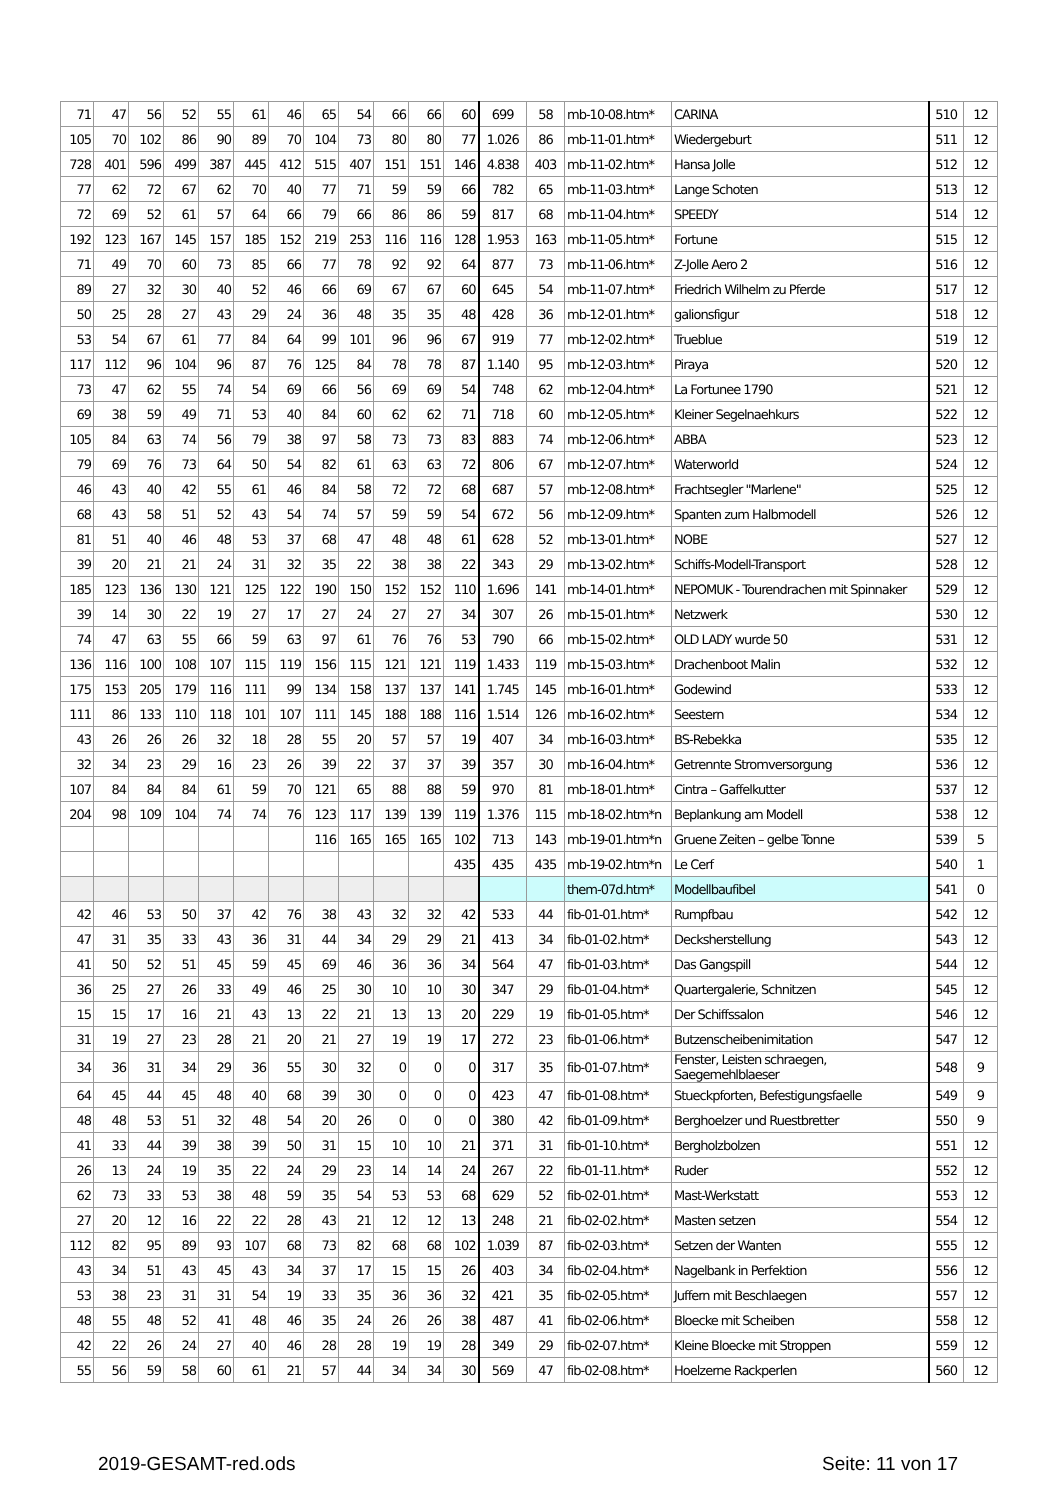| 71 | 47 | 56 | 52 | 55 | 61 | 46 | 65 | 54 | 66 | 66 | 60 | 699 | 58 | mb-10-08.htm* | CARINA | 510 | 12 |
| 105 | 70 | 102 | 86 | 90 | 89 | 70 | 104 | 73 | 80 | 80 | 77 | 1.026 | 86 | mb-11-01.htm* | Wiedergeburt | 511 | 12 |
| 728 | 401 | 596 | 499 | 387 | 445 | 412 | 515 | 407 | 151 | 151 | 146 | 4.838 | 403 | mb-11-02.htm* | Hansa Jolle | 512 | 12 |
| 77 | 62 | 72 | 67 | 62 | 70 | 40 | 77 | 71 | 59 | 59 | 66 | 782 | 65 | mb-11-03.htm* | Lange Schoten | 513 | 12 |
| 72 | 69 | 52 | 61 | 57 | 64 | 66 | 79 | 66 | 86 | 86 | 59 | 817 | 68 | mb-11-04.htm* | SPEEDY | 514 | 12 |
| 192 | 123 | 167 | 145 | 157 | 185 | 152 | 219 | 253 | 116 | 116 | 128 | 1.953 | 163 | mb-11-05.htm* | Fortune | 515 | 12 |
| 71 | 49 | 70 | 60 | 73 | 85 | 66 | 77 | 78 | 92 | 92 | 64 | 877 | 73 | mb-11-06.htm* | Z-Jolle Aero 2 | 516 | 12 |
| 89 | 27 | 32 | 30 | 40 | 52 | 46 | 66 | 69 | 67 | 67 | 60 | 645 | 54 | mb-11-07.htm* | Friedrich Wilhelm zu Pferde | 517 | 12 |
| 50 | 25 | 28 | 27 | 43 | 29 | 24 | 36 | 48 | 35 | 35 | 48 | 428 | 36 | mb-12-01.htm* | galionsfigur | 518 | 12 |
| 53 | 54 | 67 | 61 | 77 | 84 | 64 | 99 | 101 | 96 | 96 | 67 | 919 | 77 | mb-12-02.htm* | Trueblue | 519 | 12 |
| 117 | 112 | 96 | 104 | 96 | 87 | 76 | 125 | 84 | 78 | 78 | 87 | 1.140 | 95 | mb-12-03.htm* | Piraya | 520 | 12 |
| 73 | 47 | 62 | 55 | 74 | 54 | 69 | 66 | 56 | 69 | 69 | 54 | 748 | 62 | mb-12-04.htm* | La Fortunee 1790 | 521 | 12 |
| 69 | 38 | 59 | 49 | 71 | 53 | 40 | 84 | 60 | 62 | 62 | 71 | 718 | 60 | mb-12-05.htm* | Kleiner Segelnaehkurs | 522 | 12 |
| 105 | 84 | 63 | 74 | 56 | 79 | 38 | 97 | 58 | 73 | 73 | 83 | 883 | 74 | mb-12-06.htm* | ABBA | 523 | 12 |
| 79 | 69 | 76 | 73 | 64 | 50 | 54 | 82 | 61 | 63 | 63 | 72 | 806 | 67 | mb-12-07.htm* | Waterworld | 524 | 12 |
| 46 | 43 | 40 | 42 | 55 | 61 | 46 | 84 | 58 | 72 | 72 | 68 | 687 | 57 | mb-12-08.htm* | Frachtsegler "Marlene" | 525 | 12 |
| 68 | 43 | 58 | 51 | 52 | 43 | 54 | 74 | 57 | 59 | 59 | 54 | 672 | 56 | mb-12-09.htm* | Spanten zum Halbmodell | 526 | 12 |
| 81 | 51 | 40 | 46 | 48 | 53 | 37 | 68 | 47 | 48 | 48 | 61 | 628 | 52 | mb-13-01.htm* | NOBE | 527 | 12 |
| 39 | 20 | 21 | 21 | 24 | 31 | 32 | 35 | 22 | 38 | 38 | 22 | 343 | 29 | mb-13-02.htm* | Schiffs-Modell-Transport | 528 | 12 |
| 185 | 123 | 136 | 130 | 121 | 125 | 122 | 190 | 150 | 152 | 152 | 110 | 1.696 | 141 | mb-14-01.htm* | NEPOMUK - Tourendrachen mit Spinnaker | 529 | 12 |
| 39 | 14 | 30 | 22 | 19 | 27 | 17 | 27 | 24 | 27 | 27 | 34 | 307 | 26 | mb-15-01.htm* | Netzwerk | 530 | 12 |
| 74 | 47 | 63 | 55 | 66 | 59 | 63 | 97 | 61 | 76 | 76 | 53 | 790 | 66 | mb-15-02.htm* | OLD LADY wurde 50 | 531 | 12 |
| 136 | 116 | 100 | 108 | 107 | 115 | 119 | 156 | 115 | 121 | 121 | 119 | 1.433 | 119 | mb-15-03.htm* | Drachenboot Malin | 532 | 12 |
| 175 | 153 | 205 | 179 | 116 | 111 | 99 | 134 | 158 | 137 | 137 | 141 | 1.745 | 145 | mb-16-01.htm* | Godewind | 533 | 12 |
| 111 | 86 | 133 | 110 | 118 | 101 | 107 | 111 | 145 | 188 | 188 | 116 | 1.514 | 126 | mb-16-02.htm* | Seestern | 534 | 12 |
| 43 | 26 | 26 | 26 | 32 | 18 | 28 | 55 | 20 | 57 | 57 | 19 | 407 | 34 | mb-16-03.htm* | BS-Rebekka | 535 | 12 |
| 32 | 34 | 23 | 29 | 16 | 23 | 26 | 39 | 22 | 37 | 37 | 39 | 357 | 30 | mb-16-04.htm* | Getrennte Stromversorgung | 536 | 12 |
| 107 | 84 | 84 | 84 | 61 | 59 | 70 | 121 | 65 | 88 | 88 | 59 | 970 | 81 | mb-18-01.htm* | Cintra – Gaffelkutter | 537 | 12 |
| 204 | 98 | 109 | 104 | 74 | 74 | 76 | 123 | 117 | 139 | 139 | 119 | 1.376 | 115 | mb-18-02.htm*n | Beplankung am Modell | 538 | 12 |
| | | | | | | | 116 | 165 | 165 | 165 | 102 | 713 | 143 | mb-19-01.htm*n | Gruene Zeiten – gelbe Tonne | 539 | 5 |
| | | | | | | | | | | | 435 | 435 | 435 | mb-19-02.htm*n | Le Cerf | 540 | 1 |
| | | | | | | | | | | | | | | them-07d.htm* | Modellbaufibel | 541 | 0 |
| 42 | 46 | 53 | 50 | 37 | 42 | 76 | 38 | 43 | 32 | 32 | 42 | 533 | 44 | fib-01-01.htm* | Rumpfbau | 542 | 12 |
| 47 | 31 | 35 | 33 | 43 | 36 | 31 | 44 | 34 | 29 | 29 | 21 | 413 | 34 | fib-01-02.htm* | Decksherstellung | 543 | 12 |
| 41 | 50 | 52 | 51 | 45 | 59 | 45 | 69 | 46 | 36 | 36 | 34 | 564 | 47 | fib-01-03.htm* | Das Gangspill | 544 | 12 |
| 36 | 25 | 27 | 26 | 33 | 49 | 46 | 25 | 30 | 10 | 10 | 30 | 347 | 29 | fib-01-04.htm* | Quartergalerie, Schnitzen | 545 | 12 |
| 15 | 15 | 17 | 16 | 21 | 43 | 13 | 22 | 21 | 13 | 13 | 20 | 229 | 19 | fib-01-05.htm* | Der Schiffssalon | 546 | 12 |
| 31 | 19 | 27 | 23 | 28 | 21 | 20 | 21 | 27 | 19 | 19 | 17 | 272 | 23 | fib-01-06.htm* | Butzenscheibenimitation | 547 | 12 |
| 34 | 36 | 31 | 34 | 29 | 36 | 55 | 30 | 32 | 0 | 0 | 0 | 317 | 35 | fib-01-07.htm* | Fenster, Leisten schraegen, Saegemehlblaeser | 548 | 9 |
| 64 | 45 | 44 | 45 | 48 | 40 | 68 | 39 | 30 | 0 | 0 | 0 | 423 | 47 | fib-01-08.htm* | Stueckpforten, Befestigungsfaelle | 549 | 9 |
| 48 | 48 | 53 | 51 | 32 | 48 | 54 | 20 | 26 | 0 | 0 | 0 | 380 | 42 | fib-01-09.htm* | Berghoelzer und Ruestbretter | 550 | 9 |
| 41 | 33 | 44 | 39 | 38 | 39 | 50 | 31 | 15 | 10 | 10 | 21 | 371 | 31 | fib-01-10.htm* | Bergholzbolzen | 551 | 12 |
| 26 | 13 | 24 | 19 | 35 | 22 | 24 | 29 | 23 | 14 | 14 | 24 | 267 | 22 | fib-01-11.htm* | Ruder | 552 | 12 |
| 62 | 73 | 33 | 53 | 38 | 48 | 59 | 35 | 54 | 53 | 53 | 68 | 629 | 52 | fib-02-01.htm* | Mast-Werkstatt | 553 | 12 |
| 27 | 20 | 12 | 16 | 22 | 22 | 28 | 43 | 21 | 12 | 12 | 13 | 248 | 21 | fib-02-02.htm* | Masten setzen | 554 | 12 |
| 112 | 82 | 95 | 89 | 93 | 107 | 68 | 73 | 82 | 68 | 68 | 102 | 1.039 | 87 | fib-02-03.htm* | Setzen der Wanten | 555 | 12 |
| 43 | 34 | 51 | 43 | 45 | 43 | 34 | 37 | 17 | 15 | 15 | 26 | 403 | 34 | fib-02-04.htm* | Nagelbank in Perfektion | 556 | 12 |
| 53 | 38 | 23 | 31 | 31 | 54 | 19 | 33 | 35 | 36 | 36 | 32 | 421 | 35 | fib-02-05.htm* | Juffern mit Beschlaegen | 557 | 12 |
| 48 | 55 | 48 | 52 | 41 | 48 | 46 | 35 | 24 | 26 | 26 | 38 | 487 | 41 | fib-02-06.htm* | Bloecke mit Scheiben | 558 | 12 |
| 42 | 22 | 26 | 24 | 27 | 40 | 46 | 28 | 28 | 19 | 19 | 28 | 349 | 29 | fib-02-07.htm* | Kleine Bloecke mit Stroppen | 559 | 12 |
| 55 | 56 | 59 | 58 | 60 | 61 | 21 | 57 | 44 | 34 | 34 | 30 | 569 | 47 | fib-02-08.htm* | Hoelzerne Rackperlen | 560 | 12 |
2019-GESAMT-red.ods Seite: 11 von 17